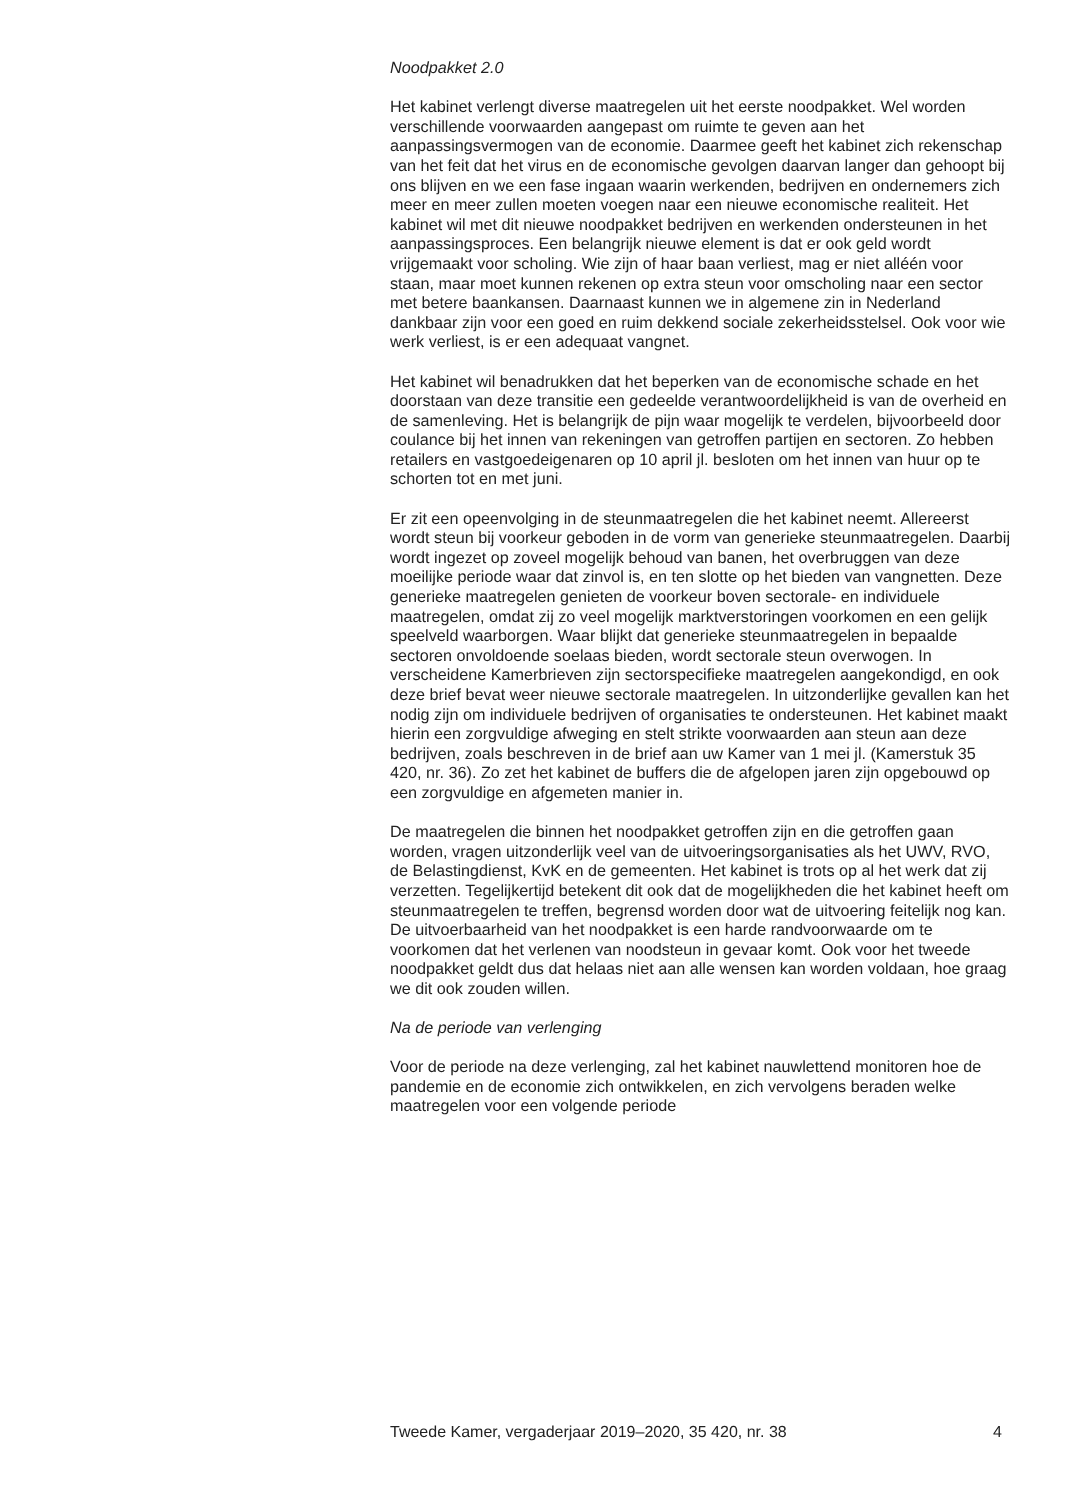Noodpakket 2.0
Het kabinet verlengt diverse maatregelen uit het eerste noodpakket. Wel worden verschillende voorwaarden aangepast om ruimte te geven aan het aanpassingsvermogen van de economie. Daarmee geeft het kabinet zich rekenschap van het feit dat het virus en de economische gevolgen daarvan langer dan gehoopt bij ons blijven en we een fase ingaan waarin werkenden, bedrijven en ondernemers zich meer en meer zullen moeten voegen naar een nieuwe economische realiteit. Het kabinet wil met dit nieuwe noodpakket bedrijven en werkenden ondersteunen in het aanpassingsproces. Een belangrijk nieuwe element is dat er ook geld wordt vrijgemaakt voor scholing. Wie zijn of haar baan verliest, mag er niet alléén voor staan, maar moet kunnen rekenen op extra steun voor omscholing naar een sector met betere baankansen. Daarnaast kunnen we in algemene zin in Nederland dankbaar zijn voor een goed en ruim dekkend sociale zekerheidsstelsel. Ook voor wie werk verliest, is er een adequaat vangnet.
Het kabinet wil benadrukken dat het beperken van de economische schade en het doorstaan van deze transitie een gedeelde verantwoordelijkheid is van de overheid en de samenleving. Het is belangrijk de pijn waar mogelijk te verdelen, bijvoorbeeld door coulance bij het innen van rekeningen van getroffen partijen en sectoren. Zo hebben retailers en vastgoedeigenaren op 10 april jl. besloten om het innen van huur op te schorten tot en met juni.
Er zit een opeenvolging in de steunmaatregelen die het kabinet neemt. Allereerst wordt steun bij voorkeur geboden in de vorm van generieke steunmaatregelen. Daarbij wordt ingezet op zoveel mogelijk behoud van banen, het overbruggen van deze moeilijke periode waar dat zinvol is, en ten slotte op het bieden van vangnetten. Deze generieke maatregelen genieten de voorkeur boven sectorale- en individuele maatregelen, omdat zij zo veel mogelijk marktverstoringen voorkomen en een gelijk speelveld waarborgen. Waar blijkt dat generieke steunmaatregelen in bepaalde sectoren onvoldoende soelaas bieden, wordt sectorale steun overwogen. In verscheidene Kamerbrieven zijn sectorspecifieke maatregelen aangekondigd, en ook deze brief bevat weer nieuwe sectorale maatregelen. In uitzonderlijke gevallen kan het nodig zijn om individuele bedrijven of organisaties te ondersteunen. Het kabinet maakt hierin een zorgvuldige afweging en stelt strikte voorwaarden aan steun aan deze bedrijven, zoals beschreven in de brief aan uw Kamer van 1 mei jl. (Kamerstuk 35 420, nr. 36). Zo zet het kabinet de buffers die de afgelopen jaren zijn opgebouwd op een zorgvuldige en afgemeten manier in.
De maatregelen die binnen het noodpakket getroffen zijn en die getroffen gaan worden, vragen uitzonderlijk veel van de uitvoeringsorganisaties als het UWV, RVO, de Belastingdienst, KvK en de gemeenten. Het kabinet is trots op al het werk dat zij verzetten. Tegelijkertijd betekent dit ook dat de mogelijkheden die het kabinet heeft om steunmaatregelen te treffen, begrensd worden door wat de uitvoering feitelijk nog kan. De uitvoerbaarheid van het noodpakket is een harde randvoorwaarde om te voorkomen dat het verlenen van noodsteun in gevaar komt. Ook voor het tweede noodpakket geldt dus dat helaas niet aan alle wensen kan worden voldaan, hoe graag we dit ook zouden willen.
Na de periode van verlenging
Voor de periode na deze verlenging, zal het kabinet nauwlettend monitoren hoe de pandemie en de economie zich ontwikkelen, en zich vervolgens beraden welke maatregelen voor een volgende periode
Tweede Kamer, vergaderjaar 2019–2020, 35 420, nr. 38 4